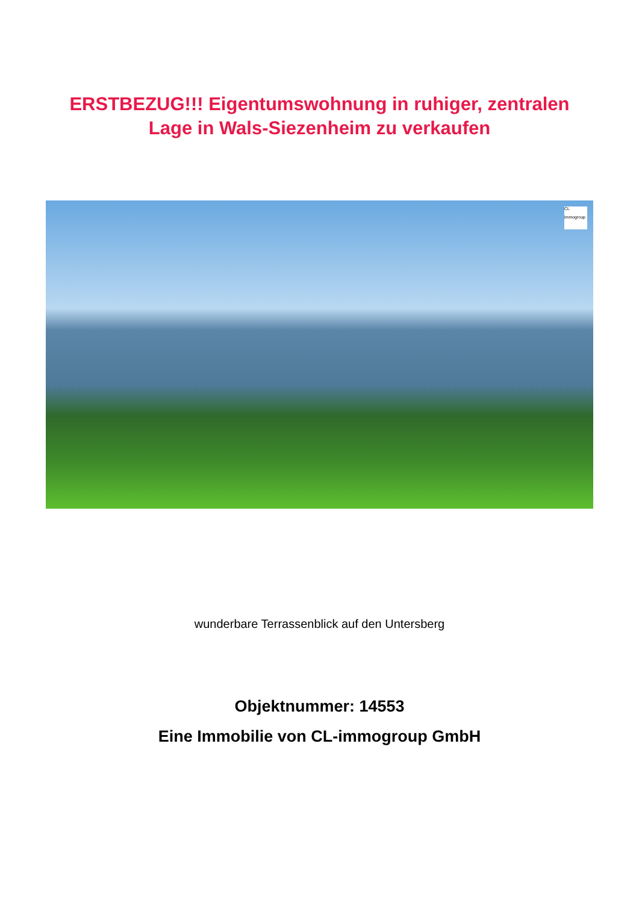ERSTBEZUG!!! Eigentumswohnung in ruhiger, zentralen
Lage in Wals-Siezenheim zu verkaufen
CL
immogroup
wunderbare Terrassenblick auf den Untersberg
Objektnummer: 14553
Eine Immobilie von CL-immogroup GmbH